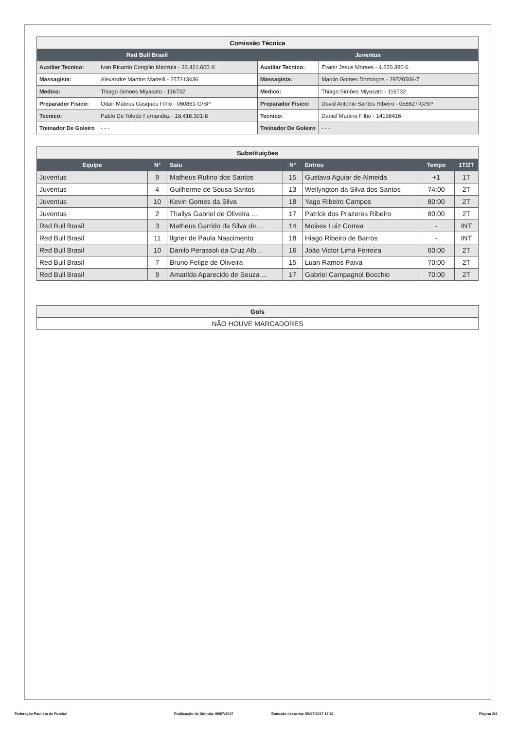| Comissão Técnica | | | |
| --- | --- | --- | --- |
| Red Bull Brasil | | Juventus | |
| Auxiliar Tecnico: | Ivan Ricardo Congílio Mazzuia - 33.421.600-X | Auxiliar Tecnico: | Evanir Jesus Moraes - 4.220.380-6 |
| Massagista: | Alexandre Martins Martelli - 257313436 | Massagista: | Marcio Gomes Domingos - 29720506-7 |
| Medico: | Thiago Simoes Miyasato - 116732 | Medico: | Thiago Simões Miyasato - 116732 |
| Preparador Fisico: | Odair Mateus Gasques Filho - 060861-G/SP | Preparador Fisico: | David Antonio Santos Ribeiro - 058627-G/SP |
| Tecnico: | Pablo De Toledo Fernandez - 18.416.301-8 | Tecnico: | Daniel Martine Filho - 14198416 |
| Treinador De Goleiro | - - - | Treinador De Goleiro | - - - |
| Substituições | | | | | | |
| --- | --- | --- | --- | --- | --- | --- |
| Equipe | Nº | Saiu | Nº | Entrou | Tempo | 1T/2T |
| Juventus | 9 | Matheus Rufino dos Santos | 15 | Gustavo Aguiar de Almeida | +1 | 1T |
| Juventus | 4 | Guilherme de Sousa Santos | 13 | Wellyngton da Silva dos Santos | 74:00 | 2T |
| Juventus | 10 | Kevin Gomes da Silva | 18 | Yago Ribeiro Campos | 80:00 | 2T |
| Juventus | 2 | Thallys Gabriel de Oliveira ... | 17 | Patrick dos Prazeres Ribeiro | 80:00 | 2T |
| Red Bull Brasil | 3 | Matheus Garrido da Silva de ... | 14 | Moises Luiz Correa | - | INT |
| Red Bull Brasil | 11 | Ilgner de Paula Nascimento | 18 | Hiago Ribeiro de Barros | - | INT |
| Red Bull Brasil | 10 | Danilo Perassoli da Cruz Alb... | 16 | João Victor Lima Ferreira | 60:00 | 2T |
| Red Bull Brasil | 7 | Bruno Felipe de Oliveira | 15 | Luan Ramos Paiva | 70:00 | 2T |
| Red Bull Brasil | 9 | Amarildo Aparecido de Souza ... | 17 | Gabriel Campagnol Bocchio | 70:00 | 2T |
| Gols |
| --- |
| NÃO HOUVE MARCADORES |
Federação Paulista de Futebol Publicação da Súmula: 05/07/2017 Emissão desta via: 05/07/2017 17:51 Página 2/4